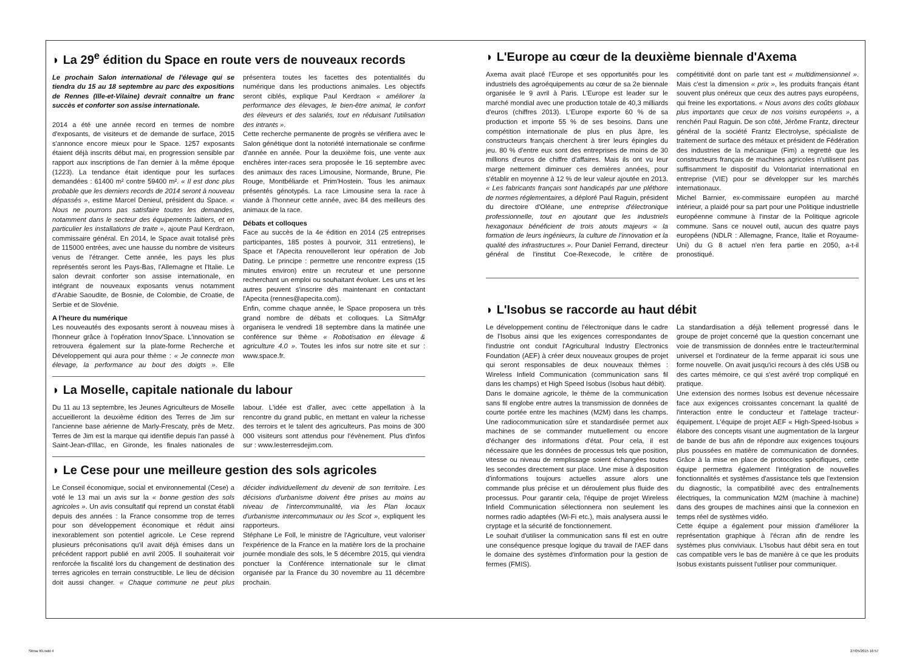◗ La 29<sup>e</sup> édition du Space en route vers de nouveaux records
Le prochain Salon international de l'élevage qui se tiendra du 15 au 18 septembre au parc des expositions de Rennes (Ille-et-Vilaine) devrait connaître un franc succès et conforter son assise internationale.
2014 a été une année record en termes de nombre d'exposants, de visiteurs et de demande de surface, 2015 s'annonce encore mieux pour le Space. 1257 exposants étaient déjà inscrits début mai, en progression sensible par rapport aux inscriptions de l'an dernier à la même époque (1223). La tendance était identique pour les surfaces demandées : 61400 m² contre 59400 m². « Il est donc plus probable que les derniers records de 2014 seront à nouveau dépassés », estime Marcel Denieul, président du Space. « Nous ne pourrons pas satisfaire toutes les demandes, notamment dans le secteur des équipements laitiers, et en particulier les installations de traite », ajoute Paul Kerdraon, commissaire général. En 2014, le Space avait totalisé près de 115000 entrées, avec une hausse du nombre de visiteurs venus de l'étranger. Cette année, les pays les plus représentés seront les Pays-Bas, l'Allemagne et l'Italie. Le salon devrait conforter son assise internationale, en intégrant de nouveaux exposants venus notamment d'Arabie Saoudite, de Bosnie, de Colombie, de Croatie, de Serbie et de Slovénie.
A l'heure du numérique
Les nouveautés des exposants seront à nouveau mises à l'honneur grâce à l'opération Innov'Space. L'innovation se retrouvera également sur la plate-forme Recherche et Développement qui aura pour thème : « Je connecte mon élevage, la performance au bout des doigts ». Elle présentera toutes les facettes des potentialités du numérique dans les productions animales. Les objectifs seront ciblés, explique Paul Kerdraon « améliorer la performance des élevages, le bien-être animal, le confort des éleveurs et des salariés, tout en réduisant l'utilisation des intrants ».
Cette recherche permanente de progrès se vérifiera avec le Salon génétique dont la notoriété internationale se confirme d'année en année. Pour la deuxième fois, une vente aux enchères inter-races sera proposée le 16 septembre avec des animaux des races Limousine, Normande, Brune, Pie Rouge, Montbéliarde et Prim'Hostein. Tous les animaux présentés génotypés. La race Limousine sera la race à viande à l'honneur cette année, avec 84 des meilleurs des animaux de la race.
Débats et colloques
Face au succès de la 4e édition en 2014 (25 entreprises participantes, 185 postes à pourvoir, 311 entretiens), le Space et l'Apecita renouvelleront leur opération de Job Dating. Le principe : permettre une rencontre express (15 minutes environ) entre un recruteur et une personne recherchant un emploi ou souhaitant évoluer. Les uns et les autres peuvent s'inscrire dès maintenant en contactant l'Apecita (rennes@apecita.com).
Enfin, comme chaque année, le Space proposera un très grand nombre de débats et colloques. La SitmAfgr organisera le vendredi 18 septembre dans la matinée une conférence sur thème « Robotisation en élevage & agriculture 4.0 ». Toutes les infos sur notre site et sur : www.space.fr.
◗ La Moselle, capitale nationale du labour
Du 11 au 13 septembre, les Jeunes Agriculteurs de Moselle accueilleront la deuxième édition des Terres de Jim sur l'ancienne base aérienne de Marly-Frescaty, près de Metz. Terres de Jim est la marque qui identifie depuis l'an passé à Saint-Jean-d'Illac, en Gironde, les finales nationales de labour. L'idée est d'aller, avec cette appellation à la rencontre du grand public, en mettant en valeur la richesse des terroirs et le talent des agriculteurs. Pas moins de 300 000 visiteurs sont attendus pour l'évènement. Plus d'infos sur : www.lesterresdejim.com.
◗ Le Cese pour une meilleure gestion des sols agricoles
Le Conseil économique, social et environnemental (Cese) a voté le 13 mai un avis sur la « bonne gestion des sols agricoles ». Un avis consultatif qui reprend un constat établi depuis des années : la France consomme trop de terres pour son développement économique et réduit ainsi inexorablement son potentiel agricole. Le Cese reprend plusieurs préconisations qu'il avait déjà émises dans un précédent rapport publié en avril 2005. Il souhaiterait voir renforcée la fiscalité lors du changement de destination des terres agricoles en terrain constructible. Le lieu de décision doit aussi changer. « Chaque commune ne peut plus décider individuellement du devenir de son territoire. Les décisions d'urbanisme doivent être prises au moins au niveau de l'intercommunalité, via les Plan locaux d'urbanisme intercommunaux ou les Scot », expliquent les rapporteurs.
Stéphane Le Foll, le ministre de l'Agriculture, veut valoriser l'expérience de la France en la matière lors de la prochaine journée mondiale des sols, le 5 décembre 2015, qui viendra ponctuer la Conférence internationale sur le climat organisée par la France du 30 novembre au 11 décembre prochain.
◗ L'Europe au cœur de la deuxième biennale d'Axema
Axema avait placé l'Europe et ses opportunités pour les industriels des agroéquipements au cœur de sa 2e biennale organisée le 9 avril à Paris. L'Europe est leader sur le marché mondial avec une production totale de 40,3 milliards d'euros (chiffres 2013). L'Europe exporte 60 % de sa production et importe 55 % de ses besoins. Dans une compétition internationale de plus en plus âpre, les constructeurs français cherchent à tirer leurs épingles du jeu. 80 % d'entre eux sont des entreprises de moins de 30 millions d'euros de chiffre d'affaires. Mais ils ont vu leur marge nettement diminuer ces dernières années, pour s'établir en moyenne à 12 % de leur valeur ajoutée en 2013. « Les fabricants français sont handicapés par une pléthore de normes réglementaires, a déploré Paul Raguin, président du directoire d'Oléane, une entreprise d'électronique professionnelle, tout en ajoutant que les industriels hexagonaux bénéficient de trois atouts majeurs « la formation de leurs ingénieurs, la culture de l'innovation et la qualité des infrastructures ». Pour Daniel Ferrand, directeur général de l'institut Coe-Rexecode, le critère de compétitivité dont on parle tant est « multidimensionnel ». Mais c'est la dimension « prix », les produits français étant souvent plus onéreux que ceux des autres pays européens, qui freine les exportations. « Nous avons des coûts globaux plus importants que ceux de nos voisins européens », a renchéri Paul Raguin. De son côté, Jérôme Frantz, directeur général de la société Frantz Electrolyse, spécialiste de traitement de surface des métaux et président de Fédération des industries de la mécanique (Fim) a regretté que les constructeurs français de machines agricoles n'utilisent pas suffisamment le dispositif du Volontariat international en entreprise (VIE) pour se développer sur les marchés internationaux.
Michel Barnier, ex-commissaire européen au marché intérieur, a plaidé pour sa part pour une Politique industrielle européenne commune à l'instar de la Politique agricole commune. Sans ce nouvel outil, aucun des quatre pays européens (NDLR : Allemagne, France, Italie et Royaume-Uni) du G 8 actuel n'en fera partie en 2050, a-t-il pronostiqué.
◗ L'Isobus se raccorde au haut débit
Le développement continu de l'électronique dans le cadre de l'Isobus ainsi que les exigences correspondantes de l'industrie ont conduit l'Agricultural Industry Electronics Foundation (AEF) à créer deux nouveaux groupes de projet qui seront responsables de deux nouveaux thèmes : Wireless Infield Communication (communication sans fil dans les champs) et High Speed Isobus (Isobus haut débit).
Dans le domaine agricole, le thème de la communication sans fil englobe entre autres la transmission de données de courte portée entre les machines (M2M) dans les champs. Une radiocommunication sûre et standardisée permet aux machines de se commander mutuellement ou encore d'échanger des informations d'état. Pour cela, il est nécessaire que les données de processus tels que position, vitesse ou niveau de remplissage soient échangées toutes les secondes directement sur place. Une mise à disposition d'informations toujours actuelles assure alors une commande plus précise et un déroulement plus fluide des processus. Pour garantir cela, l'équipe de projet Wireless Infield Communication sélectionnera non seulement les normes radio adaptées (Wi-Fi etc.), mais analysera aussi le cryptage et la sécurité de fonctionnement.
Le souhait d'utiliser la communication sans fil est en outre une conséquence presque logique du travail de l'AEF dans le domaine des systèmes d'information pour la gestion de fermes (FMIS).
La standardisation a déjà tellement progressé dans le groupe de projet concerné que la question concernant une voie de transmission de données entre le tracteur/terminal universel et l'ordinateur de la ferme apparait ici sous une forme nouvelle. On avait jusqu'ici recours à des clés USB ou des cartes mémoire, ce qui s'est avéré trop compliqué en pratique.
Une extension des normes Isobus est devenue nécessaire face aux exigences croissantes concernant la qualité de l'interaction entre le conducteur et l'attelage tracteur-équipement. L'équipe de projet AEF « High-Speed-Isobus » élabore des concepts visant une augmentation de la largeur de bande de bus afin de répondre aux exigences toujours plus poussées en matière de communication de données. Grâce à la mise en place de protocoles spécifiques, cette équipe permettra également l'intégration de nouvelles fonctionnalités et systèmes d'assistance tels que l'extension du diagnostic, la compatibilité avec des entraînements électriques, la communication M2M (machine à machine) dans des groupes de machines ainsi que la connexion en temps réel de systèmes vidéo.
Cette équipe a également pour mission d'améliorer la représentation graphique à l'écran afin de rendre les systèmes plus conviviaux. L'Isobus haut débit sera en tout cas compatible vers le bas de manière à ce que les produits Isobus existants puissent l'utiliser pour communiquer.
Sitma 99.indd 4 27/05/2015 16:57